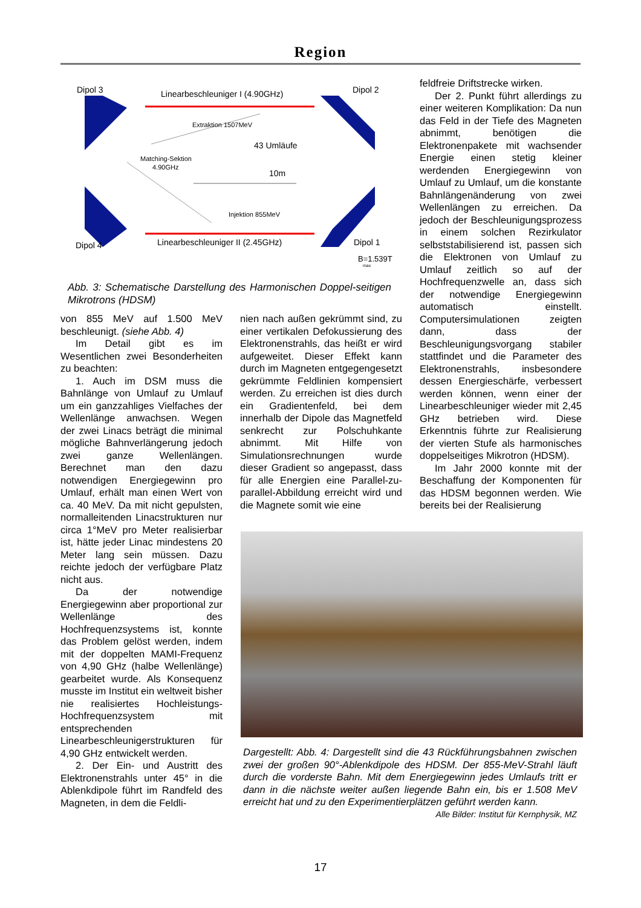Region
Dipol 3
Linearbeschleuniger I (4.90GHz)
Dipol 2
Extraktion 1507MeV
43 Umläufe
Matching-Sektion
4.90GHz
10m
Injektion 855MeV
Dipol 4
Linearbeschleuniger II (2.45GHz)
Dipol 1
B=1.539T
max
Abb. 3: Schematische Darstellung des Harmonischen Doppel-seitigen Mikrotrons (HDSM)
von 855 MeV auf 1.500 MeV beschleunigt. (siehe Abb. 4)
Im Detail gibt es im Wesentlichen zwei Besonderheiten zu beachten:
1. Auch im DSM muss die Bahnlänge von Umlauf zu Umlauf um ein ganzzahliges Vielfaches der Wellenlänge anwachsen. Wegen der zwei Linacs beträgt die minimal mögliche Bahnverlängerung jedoch zwei ganze Wellenlängen. Berechnet man den dazu notwendigen Energiegewinn pro Umlauf, erhält man einen Wert von ca. 40 MeV. Da mit nicht gepulsten, normalleitenden Linacstrukturen nur circa 1°MeV pro Meter realisierbar ist, hätte jeder Linac mindestens 20 Meter lang sein müssen. Dazu reichte jedoch der verfügbare Platz nicht aus.
Da der notwendige Energiegewinn aber proportional zur Wellenlänge des Hochfrequenzsystems ist, konnte das Problem gelöst werden, indem mit der doppelten MAMI-Frequenz von 4,90 GHz (halbe Wellenlänge) gearbeitet wurde. Als Konsequenz musste im Institut ein weltweit bisher nie realisiertes Hochleistungs-Hochfrequenzsystem mit entsprechenden Linearbeschleunigerstrukturen für 4,90 GHz entwickelt werden.
2. Der Ein- und Austritt des Elektronenstrahls unter 45° in die Ablenkdipole führt im Randfeld des Magneten, in dem die Feldli-
nien nach außen gekrümmt sind, zu einer vertikalen Defokussierung des Elektronenstrahls, das heißt er wird aufgeweitet. Dieser Effekt kann durch im Magneten entgegengesetzt gekrümmte Feldlinien kompensiert werden. Zu erreichen ist dies durch ein Gradientenfeld, bei dem innerhalb der Dipole das Magnetfeld senkrecht zur Polschuhkante abnimmt. Mit Hilfe von Simulationsrechnungen wurde dieser Gradient so angepasst, dass für alle Energien eine Parallel-zu-parallel-Abbildung erreicht wird und die Magnete somit wie eine
feldfreie Driftstrecke wirken.
Der 2. Punkt führt allerdings zu einer weiteren Komplikation: Da nun das Feld in der Tiefe des Magneten abnimmt, benötigen die Elektronenpakete mit wachsender Energie einen stetig kleiner werdenden Energiegewinn von Umlauf zu Umlauf, um die konstante Bahnlängenänderung von zwei Wellenlängen zu erreichen. Da jedoch der Beschleunigungsprozess in einem solchen Rezirkulator selbststabilisierend ist, passen sich die Elektronen von Umlauf zu Umlauf zeitlich so auf der Hochfrequenzwelle an, dass sich der notwendige Energiegewinn automatisch einstellt. Computersimulationen zeigten dann, dass der Beschleunigungsvorgang stabiler stattfindet und die Parameter des Elektronenstrahls, insbesondere dessen Energieschärfe, verbessert werden können, wenn einer der Linearbeschleuniger wieder mit 2,45 GHz betrieben wird. Diese Erkenntnis führte zur Realisierung der vierten Stufe als harmonisches doppelseitiges Mikrotron (HDSM).
Im Jahr 2000 konnte mit der Beschaffung der Komponenten für das HDSM begonnen werden. Wie bereits bei der Realisierung
Dargestellt: Abb. 4: Dargestellt sind die 43 Rückführungsbahnen zwischen zwei der großen 90°-Ablenkdipole des HDSM. Der 855-MeV-Strahl läuft durch die vorderste Bahn. Mit dem Energiegewinn jedes Umlaufs tritt er dann in die nächste weiter außen liegende Bahn ein, bis er 1.508 MeV erreicht hat und zu den Experimentierplätzen geführt werden kann. Alle Bilder: Institut für Kernphysik, MZ
17